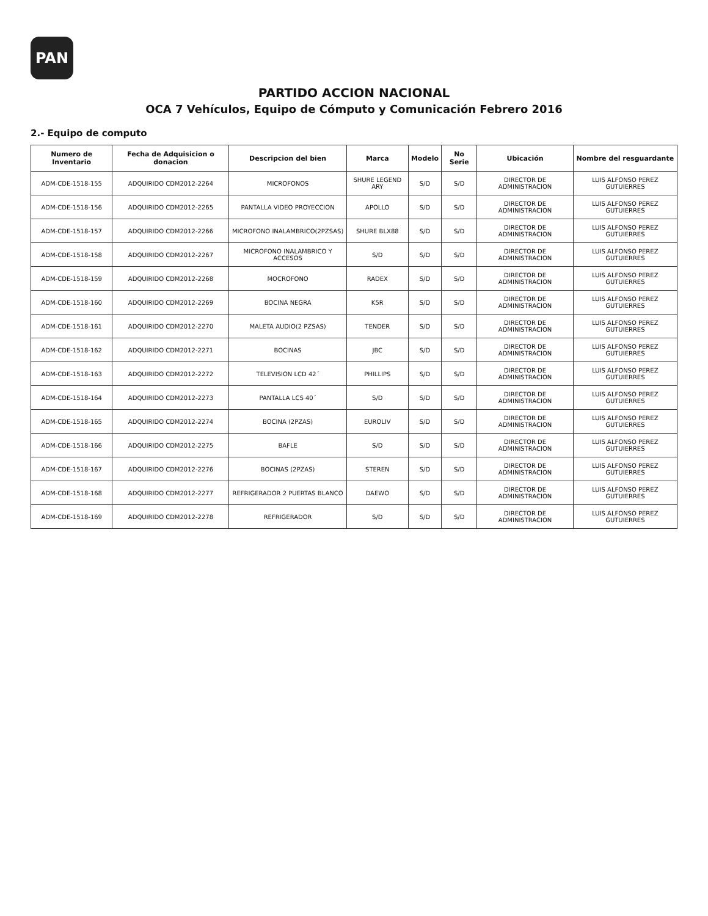PAN
PARTIDO ACCION NACIONAL
OCA 7 Vehículos, Equipo de Cómputo y Comunicación Febrero 2016
2.- Equipo de computo
| Numero de Inventario | Fecha de Adquisicion o donacion | Descripcion del bien | Marca | Modelo | No Serie | Ubicación | Nombre del resguardante |
| --- | --- | --- | --- | --- | --- | --- | --- |
| ADM-CDE-1518-155 | ADQUIRIDO CDM2012-2264 | MICROFONOS | SHURE LEGEND ARY | S/D | S/D | DIRECTOR DE ADMINISTRACION | LUIS ALFONSO PEREZ GUTUIERRES |
| ADM-CDE-1518-156 | ADQUIRIDO CDM2012-2265 | PANTALLA VIDEO PROYECCION | APOLLO | S/D | S/D | DIRECTOR DE ADMINISTRACION | LUIS ALFONSO PEREZ GUTUIERRES |
| ADM-CDE-1518-157 | ADQUIRIDO CDM2012-2266 | MICROFONO INALAMBRICO(2PZSAS) | SHURE BLX88 | S/D | S/D | DIRECTOR DE ADMINISTRACION | LUIS ALFONSO PEREZ GUTUIERRES |
| ADM-CDE-1518-158 | ADQUIRIDO CDM2012-2267 | MICROFONO INALAMBRICO Y ACCESOS | S/D | S/D | S/D | DIRECTOR DE ADMINISTRACION | LUIS ALFONSO PEREZ GUTUIERRES |
| ADM-CDE-1518-159 | ADQUIRIDO CDM2012-2268 | MOCROFONO | RADEX | S/D | S/D | DIRECTOR DE ADMINISTRACION | LUIS ALFONSO PEREZ GUTUIERRES |
| ADM-CDE-1518-160 | ADQUIRIDO CDM2012-2269 | BOCINA NEGRA | K5R | S/D | S/D | DIRECTOR DE ADMINISTRACION | LUIS ALFONSO PEREZ GUTUIERRES |
| ADM-CDE-1518-161 | ADQUIRIDO CDM2012-2270 | MALETA AUDIO(2 PZSAS) | TENDER | S/D | S/D | DIRECTOR DE ADMINISTRACION | LUIS ALFONSO PEREZ GUTUIERRES |
| ADM-CDE-1518-162 | ADQUIRIDO CDM2012-2271 | BOCINAS | JBC | S/D | S/D | DIRECTOR DE ADMINISTRACION | LUIS ALFONSO PEREZ GUTUIERRES |
| ADM-CDE-1518-163 | ADQUIRIDO CDM2012-2272 | TELEVISION LCD 42´ | PHILLIPS | S/D | S/D | DIRECTOR DE ADMINISTRACION | LUIS ALFONSO PEREZ GUTUIERRES |
| ADM-CDE-1518-164 | ADQUIRIDO CDM2012-2273 | PANTALLA LCS 40´ | S/D | S/D | S/D | DIRECTOR DE ADMINISTRACION | LUIS ALFONSO PEREZ GUTUIERRES |
| ADM-CDE-1518-165 | ADQUIRIDO CDM2012-2274 | BOCINA (2PZAS) | EUROLIV | S/D | S/D | DIRECTOR DE ADMINISTRACION | LUIS ALFONSO PEREZ GUTUIERRES |
| ADM-CDE-1518-166 | ADQUIRIDO CDM2012-2275 | BAFLE | S/D | S/D | S/D | DIRECTOR DE ADMINISTRACION | LUIS ALFONSO PEREZ GUTUIERRES |
| ADM-CDE-1518-167 | ADQUIRIDO CDM2012-2276 | BOCINAS (2PZAS) | STEREN | S/D | S/D | DIRECTOR DE ADMINISTRACION | LUIS ALFONSO PEREZ GUTUIERRES |
| ADM-CDE-1518-168 | ADQUIRIDO CDM2012-2277 | REFRIGERADOR 2 PUERTAS BLANCO | DAEWO | S/D | S/D | DIRECTOR DE ADMINISTRACION | LUIS ALFONSO PEREZ GUTUIERRES |
| ADM-CDE-1518-169 | ADQUIRIDO CDM2012-2278 | REFRIGERADOR | S/D | S/D | S/D | DIRECTOR DE ADMINISTRACION | LUIS ALFONSO PEREZ GUTUIERRES |